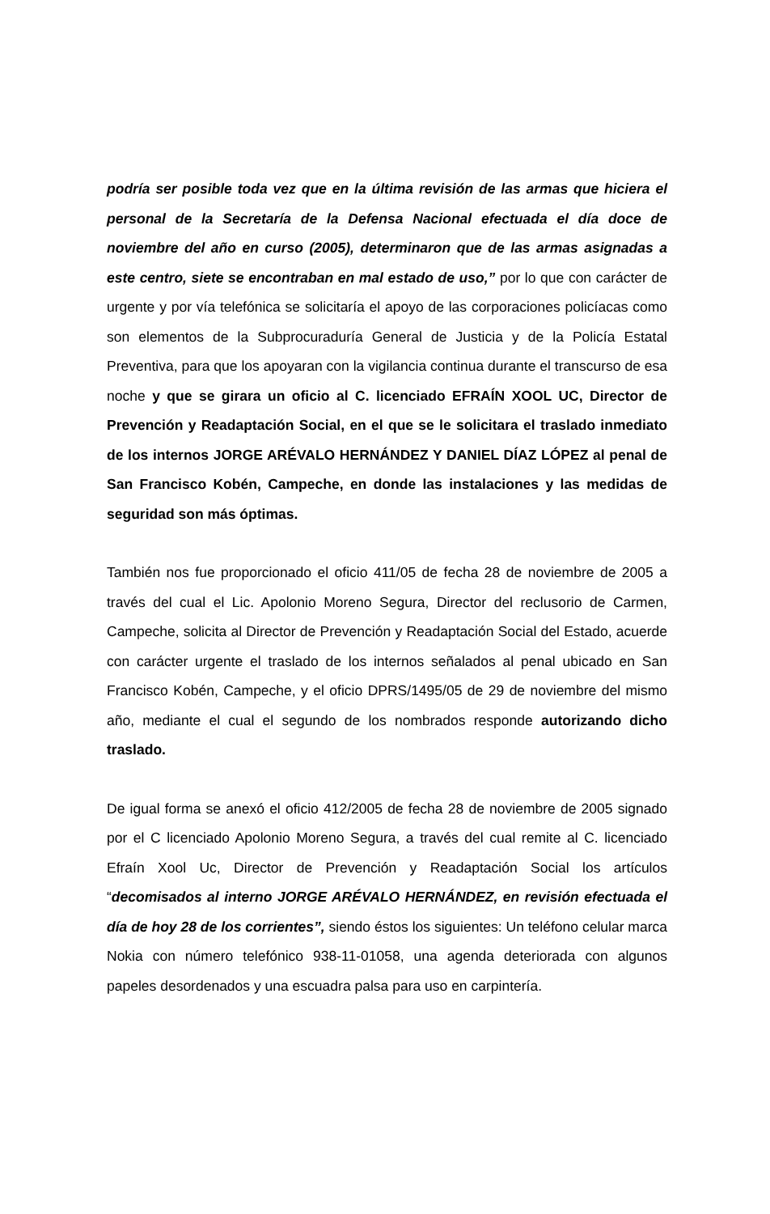podría ser posible toda vez que en la última revisión de las armas que hiciera el personal de la Secretaría de la Defensa Nacional efectuada el día doce de noviembre del año en curso (2005), determinaron que de las armas asignadas a este centro, siete se encontraban en mal estado de uso,” por lo que con carácter de urgente y por vía telefónica se solicitaría el apoyo de las corporaciones policíacas como son elementos de la Subprocuraduría General de Justicia y de la Policía Estatal Preventiva, para que los apoyaran con la vigilancia continua durante el transcurso de esa noche y que se girara un oficio al C. licenciado EFRAÍN XOOL UC, Director de Prevención y Readaptación Social, en el que se le solicitara el traslado inmediato de los internos JORGE ARÉVALO HERNÁNDEZ Y DANIEL DÍAZ LÓPEZ al penal de San Francisco Kobén, Campeche, en donde las instalaciones y las medidas de seguridad son más óptimas.
También nos fue proporcionado el oficio 411/05 de fecha 28 de noviembre de 2005 a través del cual el Lic. Apolonio Moreno Segura, Director del reclusorio de Carmen, Campeche, solicita al Director de Prevención y Readaptación Social del Estado, acuerde con carácter urgente el traslado de los internos señalados al penal ubicado en San Francisco Kobén, Campeche, y el oficio DPRS/1495/05 de 29 de noviembre del mismo año, mediante el cual el segundo de los nombrados responde autorizando dicho traslado.
De igual forma se anexó el oficio 412/2005 de fecha 28 de noviembre de 2005 signado por el C licenciado Apolonio Moreno Segura, a través del cual remite al C. licenciado Efraín Xool Uc, Director de Prevención y Readaptación Social los artículos “decomisados al interno JORGE ARÉVALO HERNÁNDEZ, en revisión efectuada el día de hoy 28 de los corrientes”, siendo éstos los siguientes: Un teléfono celular marca Nokia con número telefónico 938-11-01058, una agenda deteriorada con algunos papeles desordenados y una escuadra palsa para uso en carpintería.